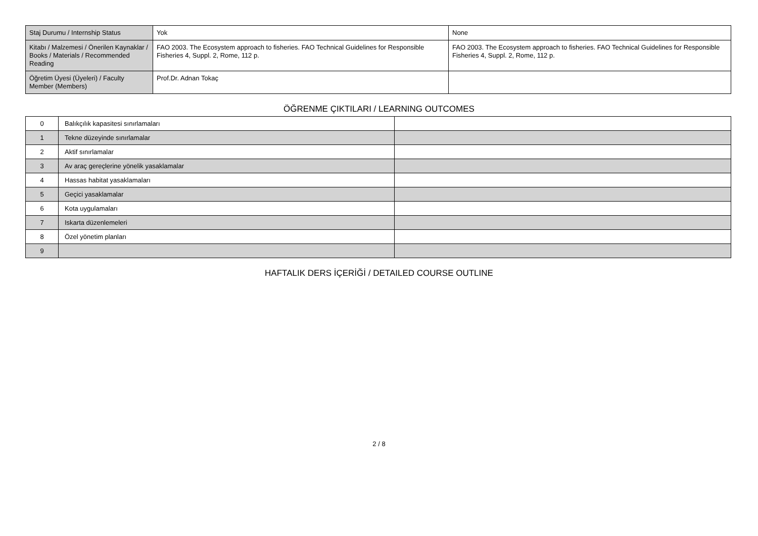| Staj Durumu / Internship Status | Yok | None |
| Kitabı / Malzemesi / Önerilen Kaynaklar / Books / Materials / Recommended Reading | FAO 2003. The Ecosystem approach to fisheries. FAO Technical Guidelines for Responsible Fisheries 4, Suppl. 2, Rome, 112 p. | FAO 2003. The Ecosystem approach to fisheries. FAO Technical Guidelines for Responsible Fisheries 4, Suppl. 2, Rome, 112 p. |
| Öğretim Üyesi (Üyeleri) / Faculty Member (Members) | Prof.Dr. Adnan Tokaç | |
ÖĞRENME ÇIKTILARI / LEARNING OUTCOMES
| 0 | Balıkçılık kapasitesi sınırlamaları | |
| 1 | Tekne düzeyinde sınırlamalar | |
| 2 | Aktif sınırlamalar | |
| 3 | Av araç gereçlerine yönelik yasaklamalar | |
| 4 | Hassas habitat yasaklamaları | |
| 5 | Geçici yasaklamalar | |
| 6 | Kota uygulamaları | |
| 7 | Iskarta düzenlemeleri | |
| 8 | Özel yönetim planları | |
| 9 | | |
HAFTALIK DERS İÇERİĞİ / DETAILED COURSE OUTLINE
2 / 8